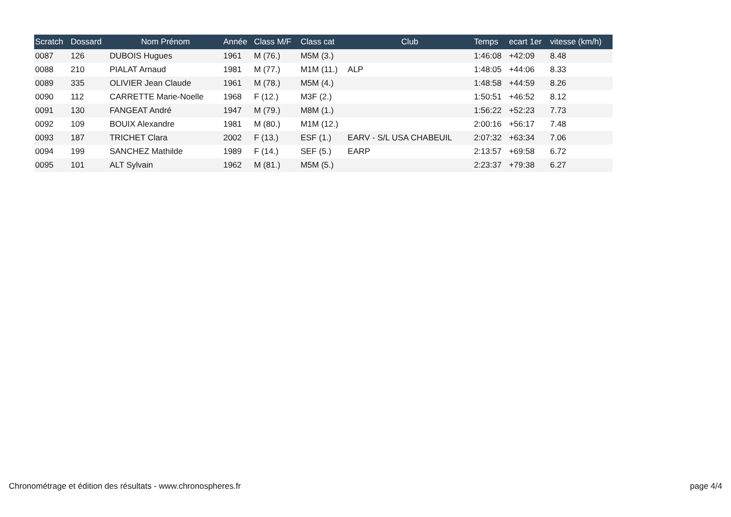| Scratch | Dossard | Nom Prénom | Année | Class M/F | Class cat | Club | Temps | ecart 1er | vitesse (km/h) |
| --- | --- | --- | --- | --- | --- | --- | --- | --- | --- |
| 0087 | 126 | DUBOIS Hugues | 1961 | M (76.) | M5M (3.) | | 1:46:08 | +42:09 | 8.48 |
| 0088 | 210 | PIALAT Arnaud | 1981 | M (77.) | M1M (11.) | ALP | 1:48:05 | +44:06 | 8.33 |
| 0089 | 335 | OLIVIER Jean Claude | 1961 | M (78.) | M5M (4.) | | 1:48:58 | +44:59 | 8.26 |
| 0090 | 112 | CARRETTE Marie-Noelle | 1968 | F (12.) | M3F (2.) | | 1:50:51 | +46:52 | 8.12 |
| 0091 | 130 | FANGEAT André | 1947 | M (79.) | M8M (1.) | | 1:56:22 | +52:23 | 7.73 |
| 0092 | 109 | BOUIX Alexandre | 1981 | M (80.) | M1M (12.) | | 2:00:16 | +56:17 | 7.48 |
| 0093 | 187 | TRICHET Clara | 2002 | F (13.) | ESF (1.) | EARV - S/L USA CHABEUIL | 2:07:32 | +63:34 | 7.06 |
| 0094 | 199 | SANCHEZ Mathilde | 1989 | F (14.) | SEF (5.) | EARP | 2:13:57 | +69:58 | 6.72 |
| 0095 | 101 | ALT Sylvain | 1962 | M (81.) | M5M (5.) | | 2:23:37 | +79:38 | 6.27 |
Chronométrage et édition des résultats - www.chronospheres.fr page 4/4